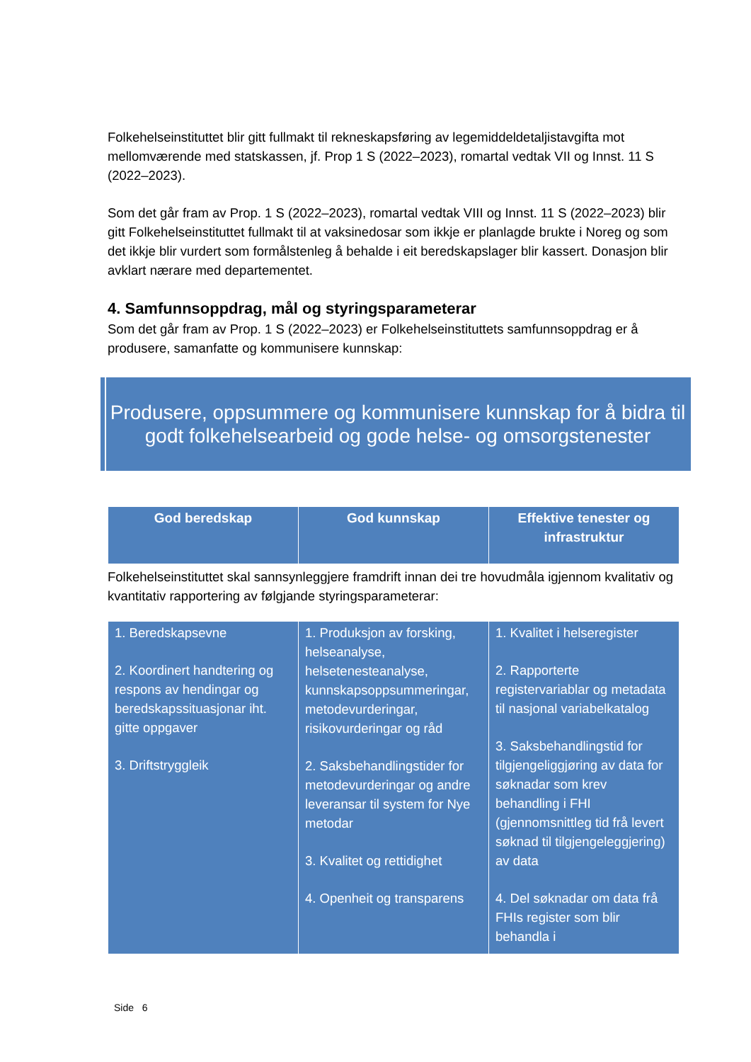Folkehelseinstituttet blir gitt fullmakt til rekneskapsføring av legemiddeldetaljistavgifta mot mellomværende med statskassen, jf. Prop 1 S (2022–2023), romartal vedtak VII og Innst. 11 S (2022–2023).
Som det går fram av Prop. 1 S (2022–2023), romartal vedtak VIII og Innst. 11 S (2022–2023) blir gitt Folkehelseinstituttet fullmakt til at vaksinedosar som ikkje er planlagde brukte i Noreg og som det ikkje blir vurdert som formålstenleg å behalde i eit beredskapslager blir kassert. Donasjon blir avklart nærare med departementet.
4. Samfunnsoppdrag, mål og styringsparameterar
Som det går fram av Prop. 1 S (2022–2023) er Folkehelseinstituttets samfunnsoppdrag er å produsere, samanfatte og kommunisere kunnskap:
Produsere, oppsummere og kommunisere kunnskap for å bidra til godt folkehelsearbeid og gode helse- og omsorgstenester
| God beredskap | God kunnskap | Effektive tenester og infrastruktur |
| --- | --- | --- |
Folkehelseinstituttet skal sannsynleggjere framdrift innan dei tre hovudmåla igjennom kvalitativ og kvantitativ rapportering av følgjande styringsparameterar:
| 1. Beredskapsevne 2. Koordinert handtering og respons av hendingar og beredskapssituasjonar iht. gitte oppgaver 3. Driftstryggleik | 1. Produksjon av forsking, helseanalyse, helsetenesteanalyse, kunnskapsoppsummeringar, metodevurderingar, risikovurderingar og råd 2. Saksbehandlingstider for metodevurderingar og andre leveransar til system for Nye metodar 3. Kvalitet og rettidighet 4. Openheit og transparens | 1. Kvalitet i helseregister 2. Rapporterte registervariablar og metadata til nasjonal variabelkatalog 3. Saksbehandlingstid for tilgjengeliggjøring av data for søknadar som krev behandling i FHI (gjennomsnittleg tid frå levert søknad til tilgjengeleggjering) av data 4. Del søknadar om data frå FHIs register som blir behandla i |
Side 6